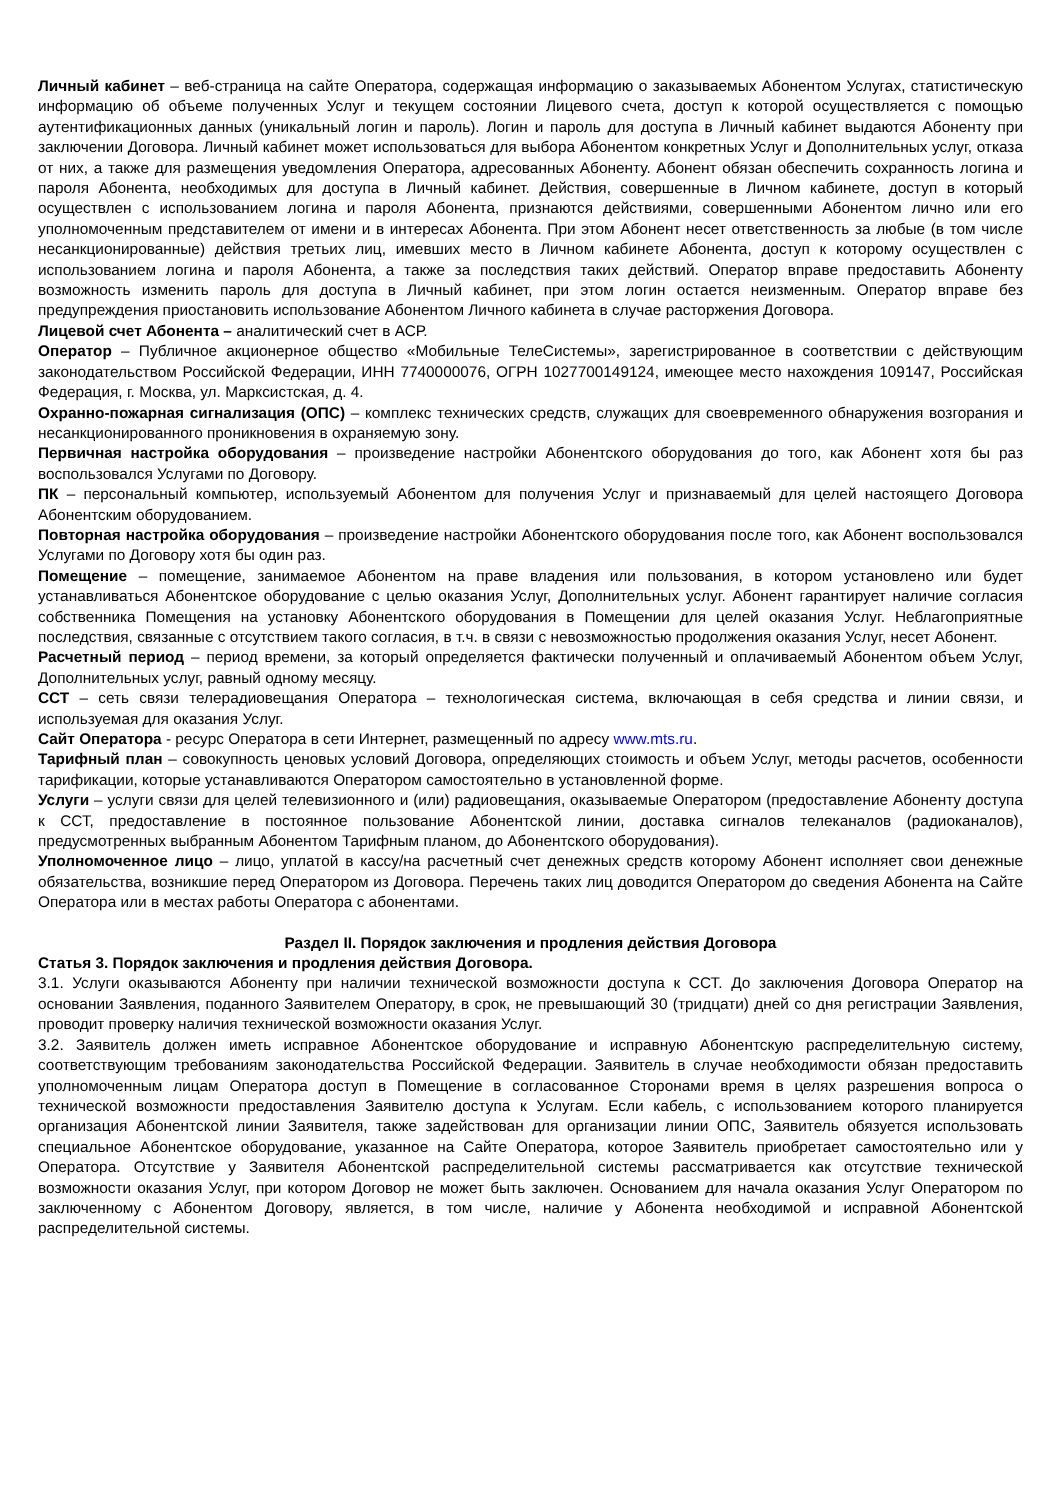Личный кабинет – веб-страница на сайте Оператора, содержащая информацию о заказываемых Абонентом Услугах, статистическую информацию об объеме полученных Услуг и текущем состоянии Лицевого счета, доступ к которой осуществляется с помощью аутентификационных данных (уникальный логин и пароль). Логин и пароль для доступа в Личный кабинет выдаются Абоненту при заключении Договора. Личный кабинет может использоваться для выбора Абонентом конкретных Услуг и Дополнительных услуг, отказа от них, а также для размещения уведомления Оператора, адресованных Абоненту. Абонент обязан обеспечить сохранность логина и пароля Абонента, необходимых для доступа в Личный кабинет. Действия, совершенные в Личном кабинете, доступ в который осуществлен с использованием логина и пароля Абонента, признаются действиями, совершенными Абонентом лично или его уполномоченным представителем от имени и в интересах Абонента. При этом Абонент несет ответственность за любые (в том числе несанкционированные) действия третьих лиц, имевших место в Личном кабинете Абонента, доступ к которому осуществлен с использованием логина и пароля Абонента, а также за последствия таких действий. Оператор вправе предоставить Абоненту возможность изменить пароль для доступа в Личный кабинет, при этом логин остается неизменным. Оператор вправе без предупреждения приостановить использование Абонентом Личного кабинета в случае расторжения Договора.
Лицевой счет Абонента – аналитический счет в АСР.
Оператор – Публичное акционерное общество «Мобильные ТелеСистемы», зарегистрированное в соответствии с действующим законодательством Российской Федерации, ИНН 7740000076, ОГРН 1027700149124, имеющее место нахождения 109147, Российская Федерация, г. Москва, ул. Марксистская, д. 4.
Охранно-пожарная сигнализация (ОПС) – комплекс технических средств, служащих для своевременного обнаружения возгорания и несанкционированного проникновения в охраняемую зону.
Первичная настройка оборудования – произведение настройки Абонентского оборудования до того, как Абонент хотя бы раз воспользовался Услугами по Договору.
ПК – персональный компьютер, используемый Абонентом для получения Услуг и признаваемый для целей настоящего Договора Абонентским оборудованием.
Повторная настройка оборудования – произведение настройки Абонентского оборудования после того, как Абонент воспользовался Услугами по Договору хотя бы один раз.
Помещение – помещение, занимаемое Абонентом на праве владения или пользования, в котором установлено или будет устанавливаться Абонентское оборудование с целью оказания Услуг, Дополнительных услуг. Абонент гарантирует наличие согласия собственника Помещения на установку Абонентского оборудования в Помещении для целей оказания Услуг. Неблагоприятные последствия, связанные с отсутствием такого согласия, в т.ч. в связи с невозможностью продолжения оказания Услуг, несет Абонент.
Расчетный период – период времени, за который определяется фактически полученный и оплачиваемый Абонентом объем Услуг, Дополнительных услуг, равный одному месяцу.
ССТ – сеть связи телерадиовещания Оператора – технологическая система, включающая в себя средства и линии связи, и используемая для оказания Услуг.
Сайт Оператора - ресурс Оператора в сети Интернет, размещенный по адресу www.mts.ru.
Тарифный план – совокупность ценовых условий Договора, определяющих стоимость и объем Услуг, методы расчетов, особенности тарификации, которые устанавливаются Оператором самостоятельно в установленной форме.
Услуги – услуги связи для целей телевизионного и (или) радиовещания, оказываемые Оператором (предоставление Абоненту доступа к ССТ, предоставление в постоянное пользование Абонентской линии, доставка сигналов телеканалов (радиоканалов), предусмотренных выбранным Абонентом Тарифным планом, до Абонентского оборудования).
Уполномоченное лицо – лицо, уплатой в кассу/на расчетный счет денежных средств которому Абонент исполняет свои денежные обязательства, возникшие перед Оператором из Договора. Перечень таких лиц доводится Оператором до сведения Абонента на Сайте Оператора или в местах работы Оператора с абонентами.
Раздел II. Порядок заключения и продления действия Договора
Статья 3. Порядок заключения и продления действия Договора.
3.1. Услуги оказываются Абоненту при наличии технической возможности доступа к ССТ. До заключения Договора Оператор на основании Заявления, поданного Заявителем Оператору, в срок, не превышающий 30 (тридцати) дней со дня регистрации Заявления, проводит проверку наличия технической возможности оказания Услуг.
3.2. Заявитель должен иметь исправное Абонентское оборудование и исправную Абонентскую распределительную систему, соответствующим требованиям законодательства Российской Федерации. Заявитель в случае необходимости обязан предоставить уполномоченным лицам Оператора доступ в Помещение в согласованное Сторонами время в целях разрешения вопроса о технической возможности предоставления Заявителю доступа к Услугам. Если кабель, с использованием которого планируется организация Абонентской линии Заявителя, также задействован для организации линии ОПС, Заявитель обязуется использовать специальное Абонентское оборудование, указанное на Сайте Оператора, которое Заявитель приобретает самостоятельно или у Оператора. Отсутствие у Заявителя Абонентской распределительной системы рассматривается как отсутствие технической возможности оказания Услуг, при котором Договор не может быть заключен. Основанием для начала оказания Услуг Оператором по заключенному с Абонентом Договору, является, в том числе, наличие у Абонента необходимой и исправной Абонентской распределительной системы.